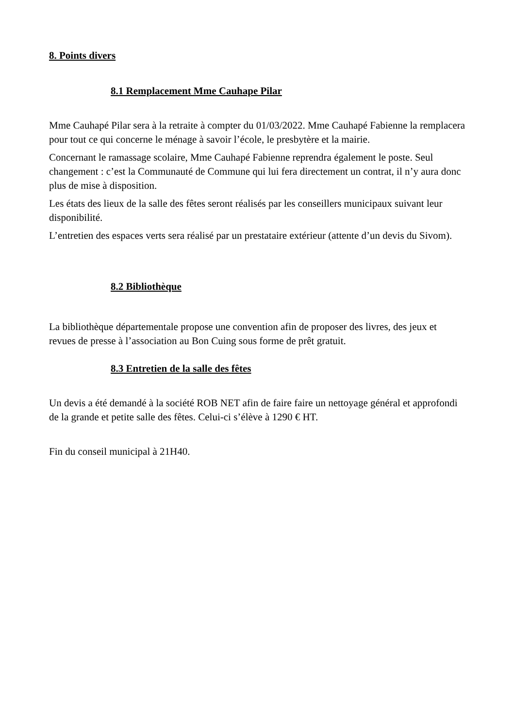8. Points divers
8.1 Remplacement Mme Cauhape Pilar
Mme Cauhapé Pilar sera à la retraite à compter du 01/03/2022. Mme Cauhapé Fabienne la remplacera pour tout ce qui concerne le ménage à savoir l’école, le presbytère et la mairie.
Concernant le ramassage scolaire, Mme Cauhapé Fabienne reprendra également le poste. Seul changement : c’est la Communauté de Commune qui lui fera directement un contrat, il n’y aura donc plus de mise à disposition.
Les états des lieux de la salle des fêtes seront réalisés par les conseillers municipaux suivant leur disponibilité.
L’entretien des espaces verts sera réalisé par un prestataire extérieur (attente d’un devis du Sivom).
8.2 Bibliothèque
La bibliothèque départementale propose une convention afin de proposer des livres, des jeux et revues de presse à l’association au Bon Cuing sous forme de prêt gratuit.
8.3 Entretien de la salle des fêtes
Un devis a été demandé à la société ROB NET afin de faire faire un nettoyage général et approfondi de la grande et petite salle des fêtes. Celui-ci s’élève à 1290 € HT.
Fin du conseil municipal à 21H40.